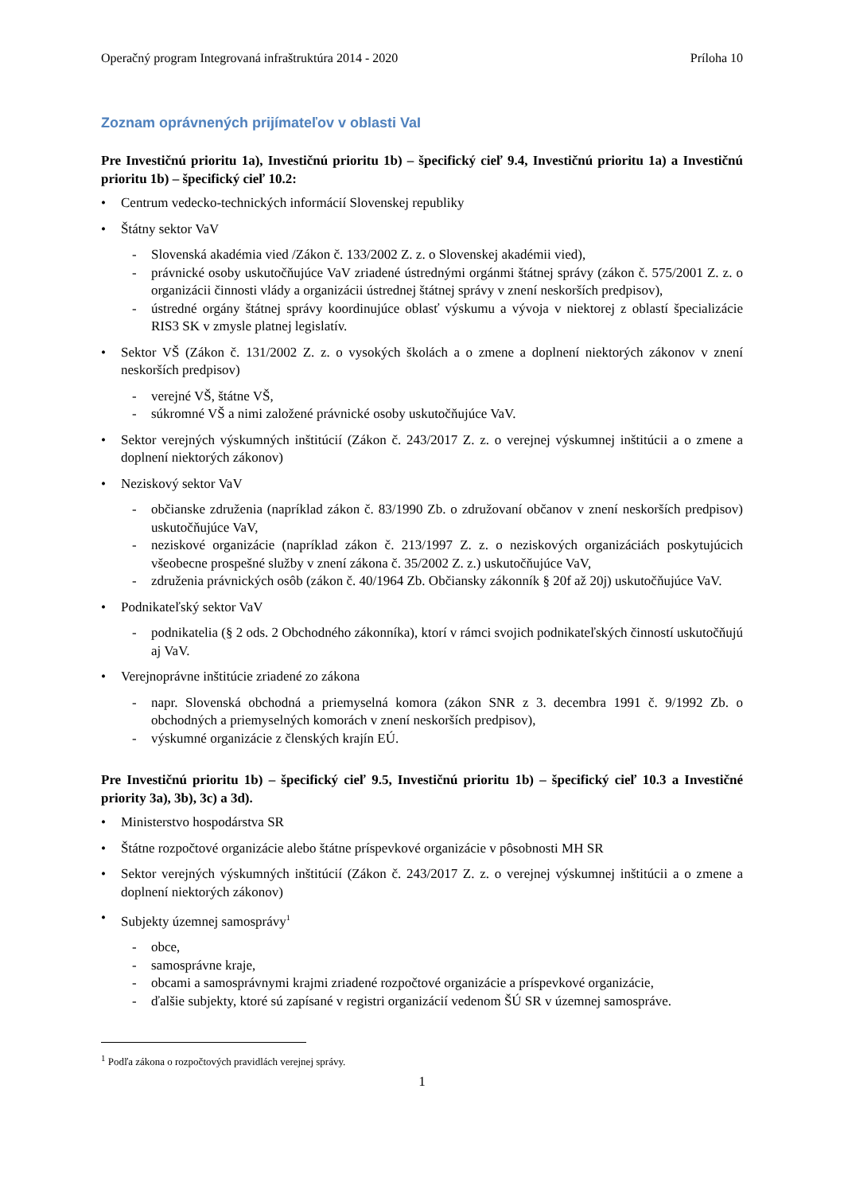Operačný program Integrovaná infraštruktúra 2014 - 2020 Príloha 10
Zoznam oprávnených prijímateľov v oblasti VaI
Pre Investičnú prioritu 1a), Investičnú prioritu 1b) – špecifický cieľ 9.4, Investičnú prioritu 1a) a Investičnú prioritu 1b) – špecifický cieľ 10.2:
• Centrum vedecko-technických informácií Slovenskej republiky
• Štátny sektor VaV
- Slovenská akadémia vied /Zákon č. 133/2002 Z. z. o Slovenskej akadémii vied),
- právnické osoby uskutočňujúce VaV zriadené ústrednými orgánmi štátnej správy (zákon č. 575/2001 Z. z. o organizácii činnosti vlády a organizácii ústrednej štátnej správy v znení neskorších predpisov),
- ústredné orgány štátnej správy koordinujúce oblasť výskumu a vývoja v niektorej z oblastí špecializácie RIS3 SK v zmysle platnej legislatív.
• Sektor VŠ (Zákon č. 131/2002 Z. z. o vysokých školách a o zmene a doplnení niektorých zákonov v znení neskorších predpisov)
- verejné VŠ, štátne VŠ,
- súkromné VŠ a nimi založené právnické osoby uskutočňujúce VaV.
• Sektor verejných výskumných inštitúcií (Zákon č. 243/2017 Z. z. o verejnej výskumnej inštitúcii a o zmene a doplnení niektorých zákonov)
• Neziskový sektor VaV
- občianske združenia (napríklad zákon č. 83/1990 Zb. o združovaní občanov v znení neskorších predpisov) uskutočňujúce VaV,
- neziskové organizácie (napríklad zákon č. 213/1997 Z. z. o neziskových organizáciách poskytujúcich všeobecne prospešné služby v znení zákona č. 35/2002 Z. z.) uskutočňujúce VaV,
- združenia právnických osôb (zákon č. 40/1964 Zb. Občiansky zákonník § 20f až 20j) uskutočňujúce VaV.
• Podnikateľský sektor VaV
- podnikatelia (§ 2 ods. 2 Obchodného zákonníka), ktorí v rámci svojich podnikateľských činností uskutočňujú aj VaV.
• Verejnoprávne inštitúcie zriadené zo zákona
- napr. Slovenská obchodná a priemyselná komora (zákon SNR z 3. decembra 1991 č. 9/1992 Zb. o obchodných a priemyselných komorách v znení neskorších predpisov),
- výskumné organizácie z členských krajín EÚ.
Pre Investičnú prioritu 1b) – špecifický cieľ 9.5, Investičnú prioritu 1b) – špecifický cieľ 10.3 a Investičné priority 3a), 3b), 3c) a 3d).
• Ministerstvo hospodárstva SR
• Štátne rozpočtové organizácie alebo štátne príspevkové organizácie v pôsobnosti MH SR
• Sektor verejných výskumných inštitúcií (Zákon č. 243/2017 Z. z. o verejnej výskumnej inštitúcii a o zmene a doplnení niektorých zákonov)
• Subjekty územnej samosprávy<sup>1</sup>
- obce,
- samosprávne kraje,
- obcami a samosprávnymi krajmi zriadené rozpočtové organizácie a príspevkové organizácie,
- ďalšie subjekty, ktoré sú zapísané v registri organizácií vedenom ŠÚ SR v územnej samospráve.
<sup>1</sup> Podľa zákona o rozpočtových pravidlách verejnej správy.
1